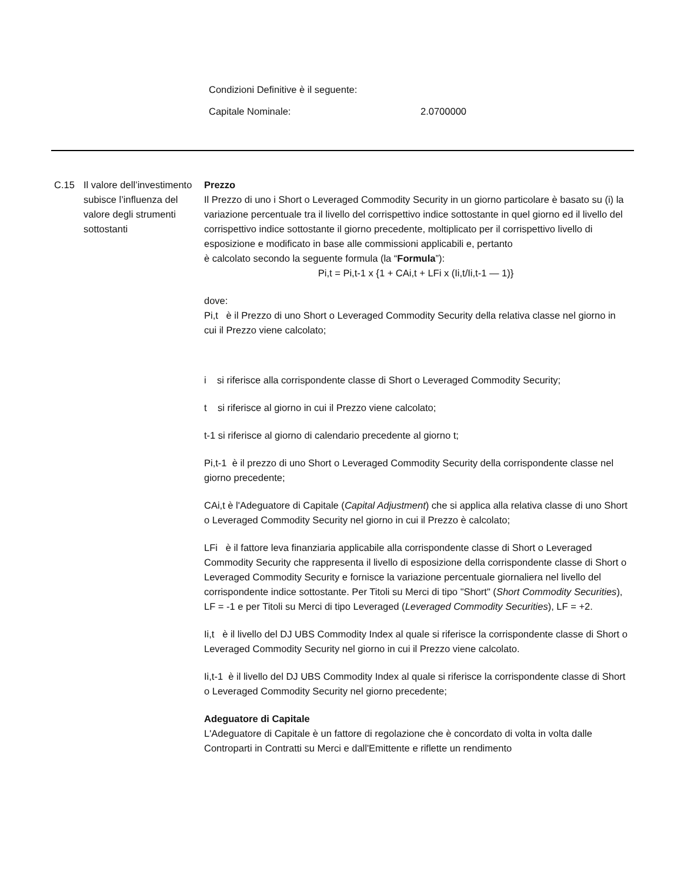Condizioni Definitive è il seguente:
Capitale Nominale: 2.0700000
C.15 Il valore dell’investimento subisce l’influenza del valore degli strumenti sottostanti
Prezzo
Il Prezzo di uno i Short o Leveraged Commodity Security in un giorno particolare è basato su (i) la variazione percentuale tra il livello del corrispettivo indice sottostante in quel giorno ed il livello del corrispettivo indice sottostante il giorno precedente, moltiplicato per il corrispettivo livello di esposizione e modificato in base alle commissioni applicabili e, pertanto
è calcolato secondo la seguente formula (la “Formula”):
Pi,t = Pi,t-1 x {1 + CAi,t + LFi x (Ii,t/Ii,t-1 — 1)}
dove:
Pi,t è il Prezzo di uno Short o Leveraged Commodity Security della relativa classe nel giorno in cui il Prezzo viene calcolato;
i si riferisce alla corrispondente classe di Short o Leveraged Commodity Security;
t si riferisce al giorno in cui il Prezzo viene calcolato;
t-1 si riferisce al giorno di calendario precedente al giorno t;
Pi,t-1 è il prezzo di uno Short o Leveraged Commodity Security della corrispondente classe nel giorno precedente;
CAi,t è l'Adeguatore di Capitale (Capital Adjustment) che si applica alla relativa classe di uno Short o Leveraged Commodity Security nel giorno in cui il Prezzo è calcolato;
LFi è il fattore leva finanziaria applicabile alla corrispondente classe di Short o Leveraged Commodity Security che rappresenta il livello di esposizione della corrispondente classe di Short o Leveraged Commodity Security e fornisce la variazione percentuale giornaliera nel livello del corrispondente indice sottostante. Per Titoli su Merci di tipo "Short" (Short Commodity Securities), LF = -1 e per Titoli su Merci di tipo Leveraged (Leveraged Commodity Securities), LF = +2.
Ii,t è il livello del DJ UBS Commodity Index al quale si riferisce la corrispondente classe di Short o Leveraged Commodity Security nel giorno in cui il Prezzo viene calcolato.
Ii,t-1 è il livello del DJ UBS Commodity Index al quale si riferisce la corrispondente classe di Short o Leveraged Commodity Security nel giorno precedente;
Adeguatore di Capitale
L'Adeguatore di Capitale è un fattore di regolazione che è concordato di volta in volta dalle Controparti in Contratti su Merci e dall'Emittente e riflette un rendimento